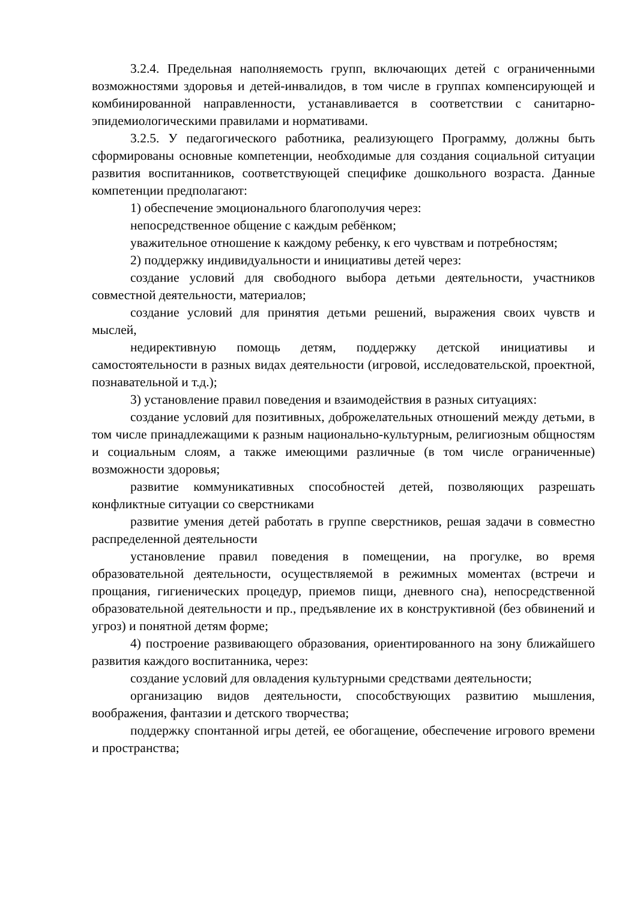3.2.4. Предельная наполняемость групп, включающих детей с ограниченными возможностями здоровья и детей-инвалидов, в том числе в группах компенсирующей и комбинированной направленности, устанавливается в соответствии с санитарно-эпидемиологическими правилами и нормативами.
3.2.5. У педагогического работника, реализующего Программу, должны быть сформированы основные компетенции, необходимые для создания социальной ситуации развития воспитанников, соответствующей специфике дошкольного возраста. Данные компетенции предполагают:
1) обеспечение эмоционального благополучия через:
непосредственное общение с каждым ребёнком;
уважительное отношение к каждому ребенку, к его чувствам и потребностям;
2) поддержку индивидуальности и инициативы детей через:
создание условий для свободного выбора детьми деятельности, участников совместной деятельности, материалов;
создание условий для принятия детьми решений, выражения своих чувств и мыслей,
недирективную помощь детям, поддержку детской инициативы и самостоятельности в разных видах деятельности (игровой, исследовательской, проектной, познавательной и т.д.);
3) установление правил поведения и взаимодействия в разных ситуациях:
создание условий для позитивных, доброжелательных отношений между детьми, в том числе принадлежащими к разным национально-культурным, религиозным общностям и социальным слоям, а также имеющими различные (в том числе ограниченные) возможности здоровья;
развитие коммуникативных способностей детей, позволяющих разрешать конфликтные ситуации со сверстниками
развитие умения детей работать в группе сверстников, решая задачи в совместно распределенной деятельности
установление правил поведения в помещении, на прогулке, во время образовательной деятельности, осуществляемой в режимных моментах (встречи и прощания, гигиенических процедур, приемов пищи, дневного сна), непосредственной образовательной деятельности и пр., предъявление их в конструктивной (без обвинений и угроз) и понятной детям форме;
4) построение развивающего образования, ориентированного на зону ближайшего развития каждого воспитанника, через:
создание условий для овладения культурными средствами деятельности;
организацию видов деятельности, способствующих развитию мышления, воображения, фантазии и детского творчества;
поддержку спонтанной игры детей, ее обогащение, обеспечение игрового времени и пространства;